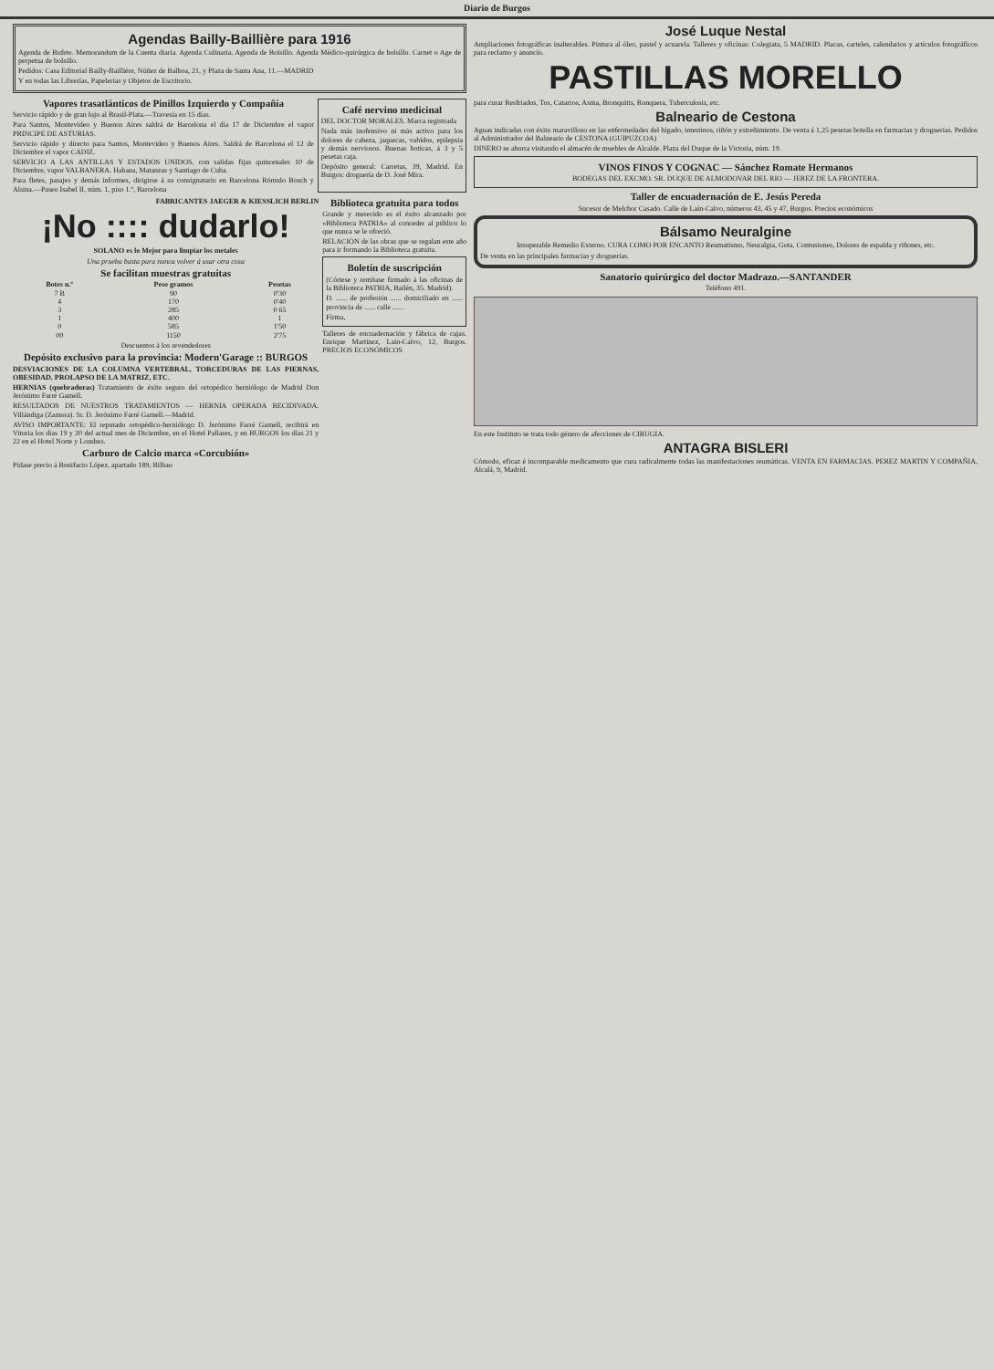Diario de Burgos
Agendas Bailly-Baillière para 1916
Agenda de Bufete. Memorandum de la Cuenta diaria. Agenda Culinaria. Agenda de Bolsillo. Agenda Médico-quirúrgica de bolsillo. Carnet o Age de perpetua de bolsillo.
Pedidos: Casa Editorial Bailly-Baillière, Núñez de Balboa, 21, y Plaza de Santa Ana, 11.—MADRID
Y en todas las Librerías, Papelerías y Objetos de Escritorio.
Vapores trasatlánticos de Pinillos Izquierdo y Compañía
Servicio rápido y de gran lujo al Brasil-Plata.—Travesía en 15 días.
Para Santos, Montevideo y Buenos Aires saldrá de Barcelona el día 17 de Diciembre el vapor PRINCIPE DE ASTURIAS.
Servicio rápido y directo para Santos, Montevideo y Buenos Aires. Saldrá de Barcelona el 12 de Diciembre el vapor CADIZ.
SERVICIO A LAS ANTILLAS Y ESTADOS UNIDOS, con salidas fijas quincenales 10 de Diciembre, vapor VALBANERA. Habana, Matanzas y Santiago de Cuba.
Para fletes, pasajes y demás informes, dirigirse á su consignatario en Barcelona Rómulo Bosch y Alsina.—Paseo Isabel II, núm. 1, piso 1.º, Barcelona
Café nervino medicinal
DEL DOCTOR MORALES. Marca registrada
Nada más inofensivo ni más activo para los dolores de cabeza, jaquecas, vahídos, epilepsia y demás nerviosos. Buenas boticas, á 3 y 5 pesetas caja.
Depósito general: Carretas, 39, Madrid. En Burgos: droguería de D. José Mira.
FABRICANTES JAEGER & KIESSLICH BERLIN
¡No :::: dudarlo!
SOLANO es lo Mejor para limpiar los metales
Una prueba basta para nunca volver á usar otra cosa
Se facilitan muestras gratuitas
| Botes n.º | Peso gramos | Pesetas |
| --- | --- | --- |
| 7 B | 90 | 0'30 |
| 4 | 170 | 0'40 |
| 3 | 285 | 0 65 |
| 1 | 400 | 1 |
| 0 | 585 | 1'50 |
| 00 | 1150 | 2'75 |
Descuentos á los revendedores
Depósito exclusivo para la provincia: Modern'Garage :: BURGOS
DESVIACIONES DE LA COLUMNA VERTEBRAL, TORCEDURAS DE LAS PIERNAS, OBESIDAD, PROLAPSO DE LA MATRIZ, ETC.
HERNIAS (quebraduras) Tratamiento de éxito seguro del ortopédico herniólogo de Madrid Don Jerónimo Farré Gamell.
RESULTADOS DE NUESTROS TRATAMIENTOS — HERNIA OPERADA RECIDIVADA. Villándiga (Zamora). Sr. D. Jerónimo Farré Gamell.—Madrid.
AVISO IMPORTANTE: El reputado ortopédico-herniólogo D. Jerónimo Farré Gamell, recibirá en Vitoria los días 19 y 20 del actual mes de Diciembre, en el Hotel Pallares, y en BURGOS los días 21 y 22 en el Hotel Norte y Londres.
Carburo de Calcio marca «Corcubión»
Pídase precio á Bonifacio López, apartado 189, Bilbao
Biblioteca gratuita para todos
Grande y merecido es el éxito alcanzado por «Biblioteca PATRIA» al conceder al público lo que nunca se le ofreció.
RELACIÓN de las obras que se regalan este año para ir formando la Biblioteca gratuita.
Boletín de suscripción
(Córtese y remítase firmado á las oficinas de la Biblioteca PATRIA, Bailén, 35. Madrid).
D. ...... de profesión ...... domiciliado en ...... provincia de ...... calle ......
Firma,
Talleres de encuadernación y fábrica de cajas. Enrique Martínez, Laín-Calvo, 12, Burgos. PRECIOS ECONÓMICOS
José Luque Nestal
Ampliaciones fotográficas inalterables. Pintura al óleo, pastel y acuarela. Talleres y oficinas: Colegiata, 5 MADRID. Placas, carteles, calendarios y artículos fotográficos para reclamo y anuncio.
PASTILLAS MORELLO
para curar Resfriados, Tos, Catarros, Asma, Bronquitis, Ronquera, Tuberculosis, etc.
Balneario de Cestona
Aguas indicadas con éxito maravilloso en las enfermedades del hígado, intestinos, riñón y estreñimiento. De venta á 1,25 pesetas botella en farmacias y droguerías. Pedidos al Administrador del Balneario de CESTONA (GUIPUZCOA)
DINERO se ahorra visitando el almacén de muebles de Alcalde. Plaza del Duque de la Victoria, núm. 19.
VINOS FINOS Y COGNAC — Sánchez Romate Hermanos
BODEGAS DEL EXCMO. SR. DUQUE DE ALMODOVAR DEL RIO — JEREZ DE LA FRONTERA.
Taller de encuadernación de E. Jesús Pereda
Sucesor de Melchor Casado. Calle de Laín-Calvo, números 43, 45 y 47, Burgos. Precios económicos
Bálsamo Neuralgine
Insuperable Remedio Externo. CURA COMO POR ENCANTO Reumatismo, Neuralgia, Gota, Contusiones, Dolores de espalda y riñones, etc.
De venta en las principales farmacias y droguerías.
Sanatorio quirúrgico del doctor Madrazo.—SANTANDER
Teléfono 491.
En este Instituto se trata todo género de afecciones de CIRUGIA.
ANTAGRA BISLERI
Cómodo, eficaz é incomparable medicamento que cura radicalmente todas las manifestaciones reumáticas. VENTA EN FARMACIAS. PEREZ MARTIN Y COMPAÑIA, Alcalá, 9, Madrid.